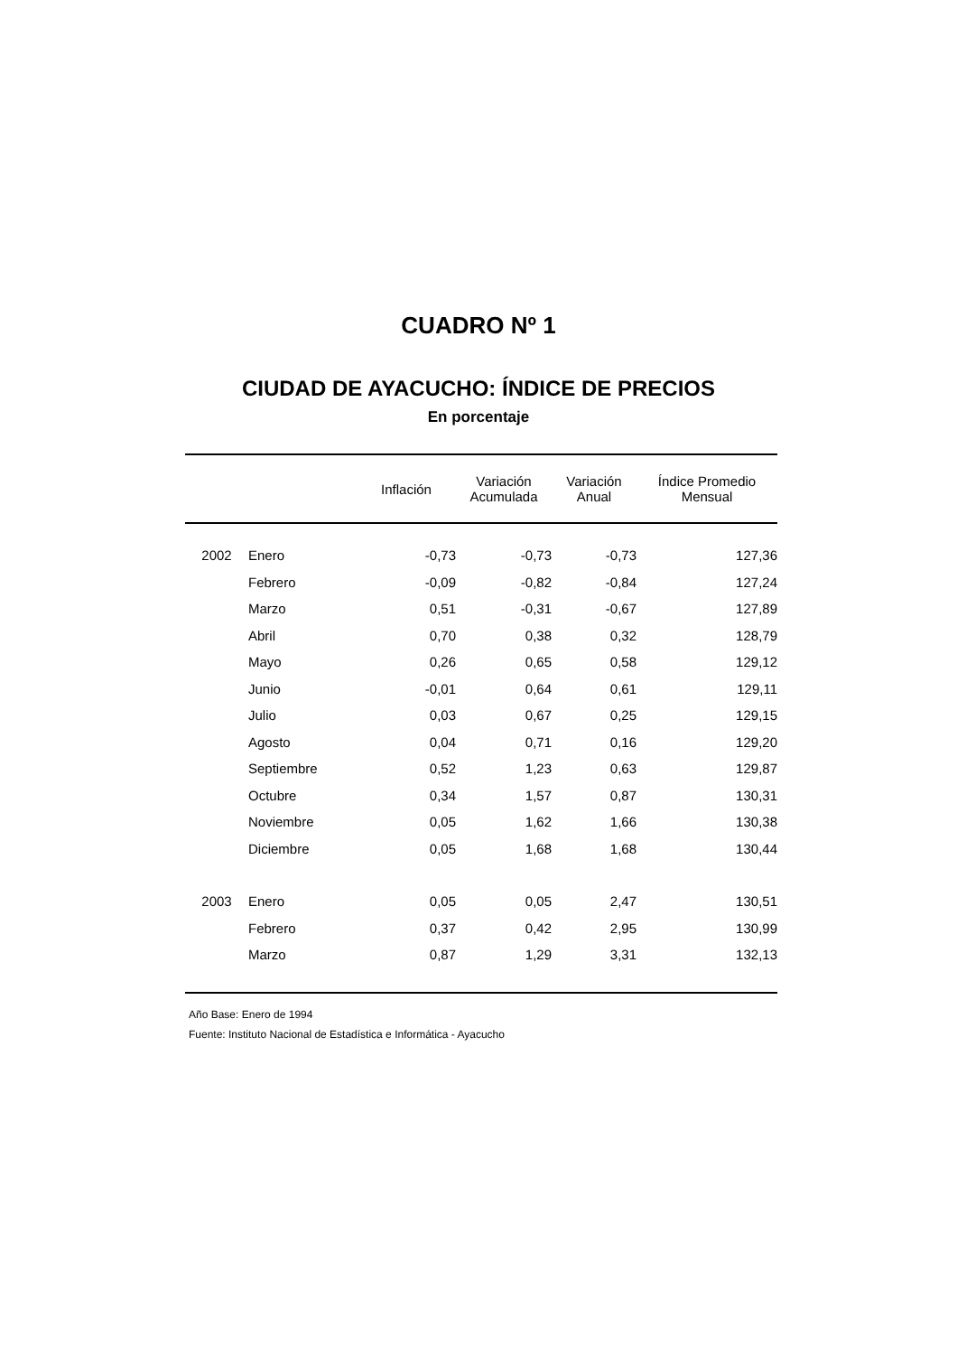CUADRO Nº 1
CIUDAD DE AYACUCHO: ÍNDICE DE PRECIOS
En porcentaje
| | | Inflación | Variación Acumulada | Variación Anual | Índice Promedio Mensual |
| --- | --- | --- | --- | --- | --- |
| 2002 | Enero | -0,73 | -0,73 | -0,73 | 127,36 |
| | Febrero | -0,09 | -0,82 | -0,84 | 127,24 |
| | Marzo | 0,51 | -0,31 | -0,67 | 127,89 |
| | Abril | 0,70 | 0,38 | 0,32 | 128,79 |
| | Mayo | 0,26 | 0,65 | 0,58 | 129,12 |
| | Junio | -0,01 | 0,64 | 0,61 | 129,11 |
| | Julio | 0,03 | 0,67 | 0,25 | 129,15 |
| | Agosto | 0,04 | 0,71 | 0,16 | 129,20 |
| | Septiembre | 0,52 | 1,23 | 0,63 | 129,87 |
| | Octubre | 0,34 | 1,57 | 0,87 | 130,31 |
| | Noviembre | 0,05 | 1,62 | 1,66 | 130,38 |
| | Diciembre | 0,05 | 1,68 | 1,68 | 130,44 |
| 2003 | Enero | 0,05 | 0,05 | 2,47 | 130,51 |
| | Febrero | 0,37 | 0,42 | 2,95 | 130,99 |
| | Marzo | 0,87 | 1,29 | 3,31 | 132,13 |
Año Base: Enero de 1994
Fuente: Instituto Nacional de Estadística e Informática - Ayacucho